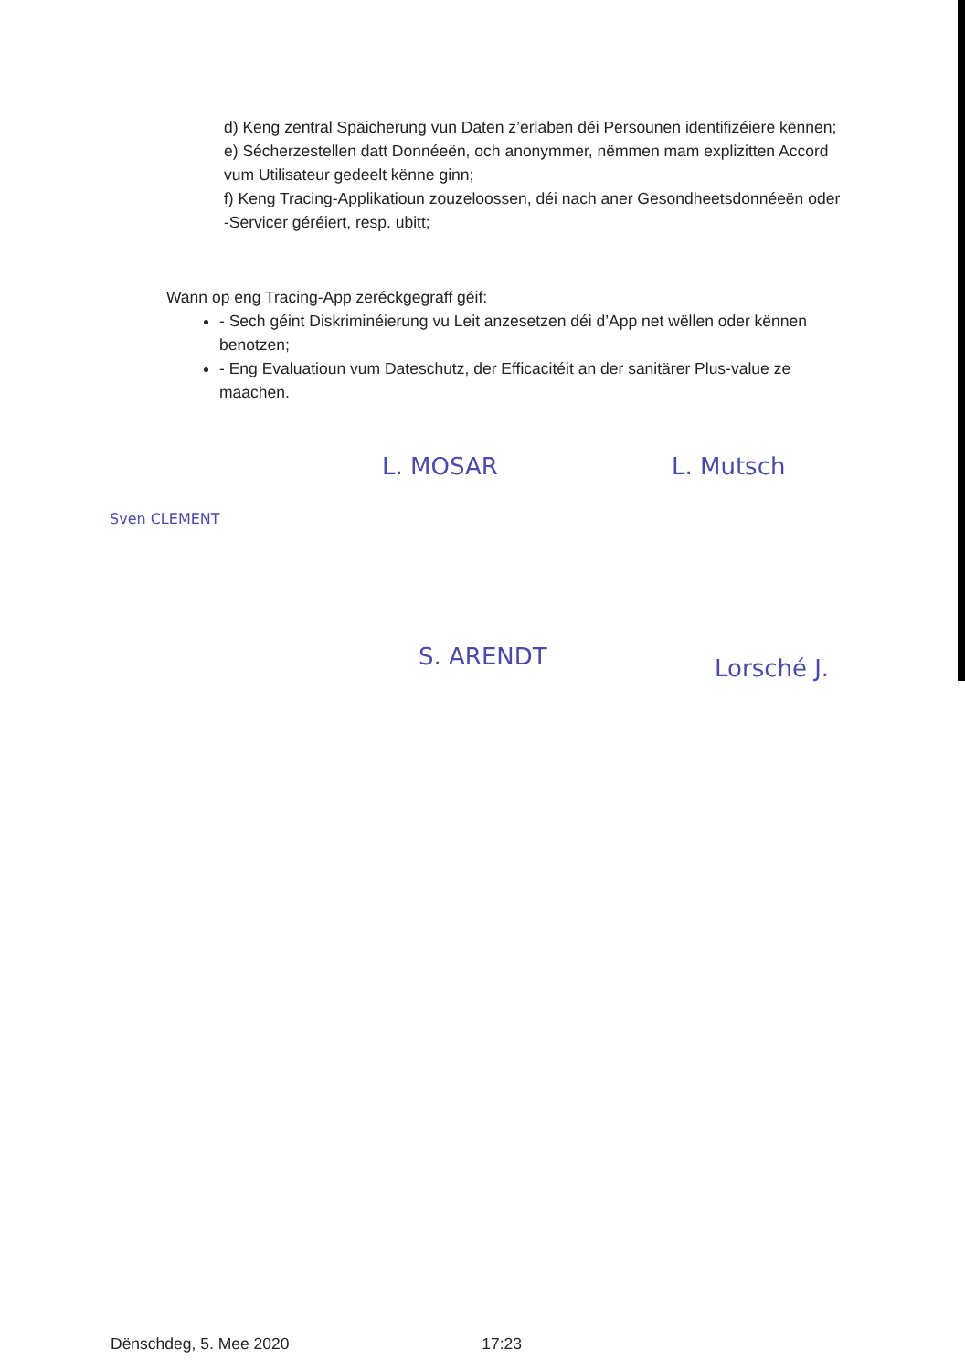d) Keng zentral Späicherung vun Daten z’erlaben déi Persounen identifizéiere kënnen;
e) Sécherzestellen datt Donnéeën, och anonymmer, nëmmen mam explizitten Accord vum Utilisateur gedeelt kënne ginn;
f) Keng Tracing-Applikatioun zouzeloossen, déi nach aner Gesondheetsdonnéeën oder -Servicer géréiert, resp. ubitt;
Wann op eng Tracing-App zeréckgegraff géif:
- Sech géint Diskriminéierung vu Leit anzesetzen déi d’App net wëllen oder kënnen benotzen;
- Eng Evaluatioun vum Dateschutz, der Efficacitéit an der sanitärer Plus-value ze maachen.
Sven CLEMENT
L. MOSAR L. Mutsch
S. ARENDT Lorsché J.
Dënschdeg, 5. Mee 2020 17:23